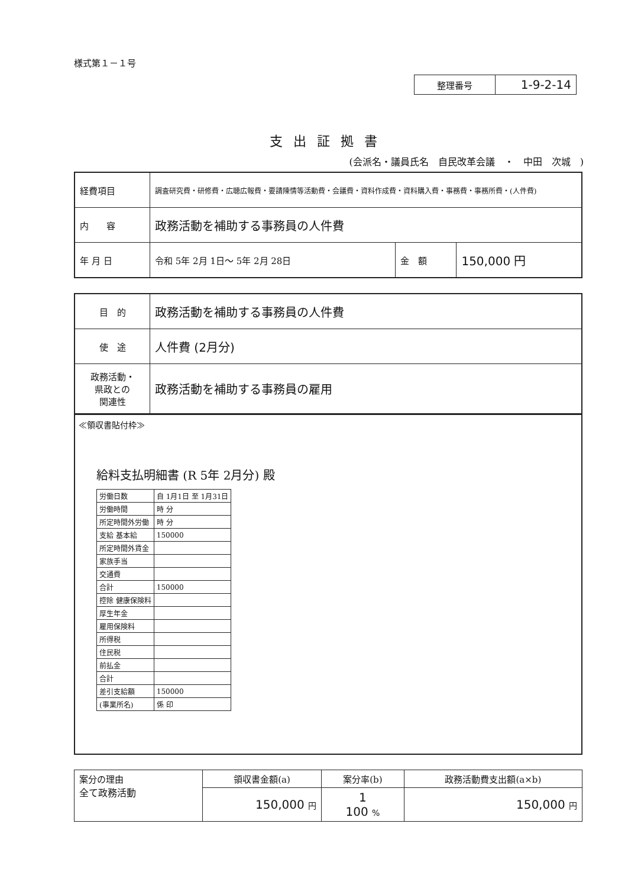様式第１－１号
| 整理番号 | 1-9-2-14 |
支出証拠書
(会派名・議員氏名　自民改革会議　・　中田　次城　)
| 経費項目 | 調査研究費・研修費・広聴広報費・要請陳情等活動費・会議費・資料作成費・資料購入費・事務費・事務所費・(人件費) | | |
| 内 容 | 政務活動を補助する事務員の人件費 | | |
| 年 月 日 | 令和 5年 2月 1日～ 5年 2月 28日 | 金 額 | 150,000 円 |
| 目 的 | 政務活動を補助する事務員の人件費 |
| 使 途 | 人件費 (2月分) |
| 政務活動・ 県政との 関連性 | 政務活動を補助する事務員の雇用 |
≪領収書貼付枠≫
給料支払明細書 (R 5年 2月分) 殿
| 労働日数 | 自 1月1日 至 1月31日 |
| 労働時間 | 時 分 |
| 所定時間外労働 | 時 分 |
| 支給 基本給 | 150000 |
| 所定時間外賃金 | |
| 家族手当 | |
| 交通費 | |
| 合計 | 150000 |
| 控除 健康保険料 | |
| 厚生年金 | |
| 雇用保険料 | |
| 所得税 | |
| 住民税 | |
| 前払金 | |
| 合計 | |
| 差引支給額 | 150000 |
| (事業所名) | 係 印 |
| 案分の理由 全て政務活動 | 領収書金額(a) | 案分率(b) | 政務活動費支出額(a×b) |
| | 150,000 円 | 1 100 % | 150,000 円 |